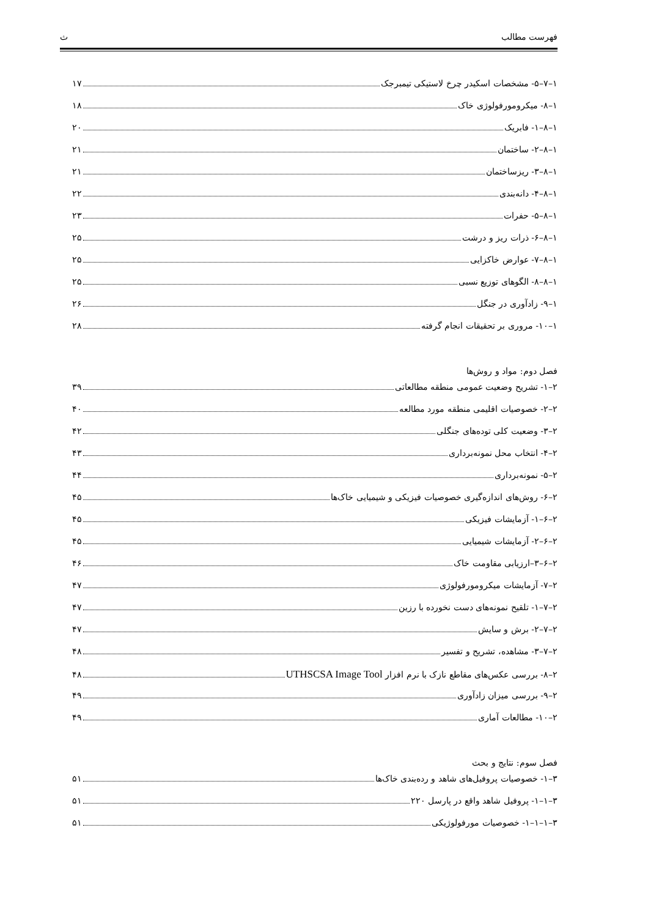فهرست مطالب ث
۱–۷–۵- مشخصات اسکیدر چرخ لاستیکی تیمبرجک ۱۷
۱–۸- میکرومورفولوژی خاک ۱۸
۱–۸–۱- فابریک ۲۰
۱–۸–۲- ساختمان ۲۱
۱–۸–۳- ریزساختمان ۲۱
۱–۸–۴- دانه‌بندی ۲۲
۱–۸–۵- حفرات ۲۳
۱–۸–۶- ذرات ریز و درشت ۲۵
۱–۸–۷- عوارض خاکزایی ۲۵
۱–۸–۸- الگوهای توزیع نسبی ۲۵
۱–۹- زادآوری در جنگل ۲۶
۱–۱۰- مروری بر تحقیقات انجام گرفته ۲۸
فصل دوم: مواد و روش‌ها
۲–۱- تشریح وضعیت عمومی منطقه مطالعاتی ۳۹
۲–۲- خصوصیات اقلیمی منطقه مورد مطالعه ۴۰
۲–۳- وضعیت کلی توده‌های جنگلی ۴۲
۲–۴- انتخاب محل نمونه‌برداری ۴۳
۲–۵- نمونه‌برداری ۴۴
۲–۶- روش‌های اندازه‌گیری خصوصیات فیزیکی و شیمیایی خاک‌ها ۴۵
۲–۶–۱- آزمایشات فیزیکی ۴۵
۲–۶–۲- آزمایشات شیمیایی ۴۵
۲–۶–۳–ارزیابی مقاومت خاک ۴۶
۲–۷- آزمایشات میکرومورفولوژی ۴۷
۲–۷–۱- تلقیح نمونه‌های دست نخورده با رزین ۴۷
۲–۷–۲- برش و سایش ۴۷
۲–۷–۳- مشاهده، تشریح و تفسیر ۴۸
۲–۸- بررسی عکس‌های مقاطع نازک با نرم افزار UTHSCSA Image Tool ۴۸
۲–۹- بررسی میزان زادآوری ۴۹
۲–۱۰- مطالعات آماری ۴۹
فصل سوم: نتایج و بحث
۳–۱- خصوصیات پروفیل‌های شاهد و رده‌بندی خاک‌ها ۵۱
۳–۱–۱- پروفیل شاهد واقع در پارسل ۲۲۰ ۵۱
۳–۱–۱–۱- خصوصیات مورفولوژیکی ۵۱